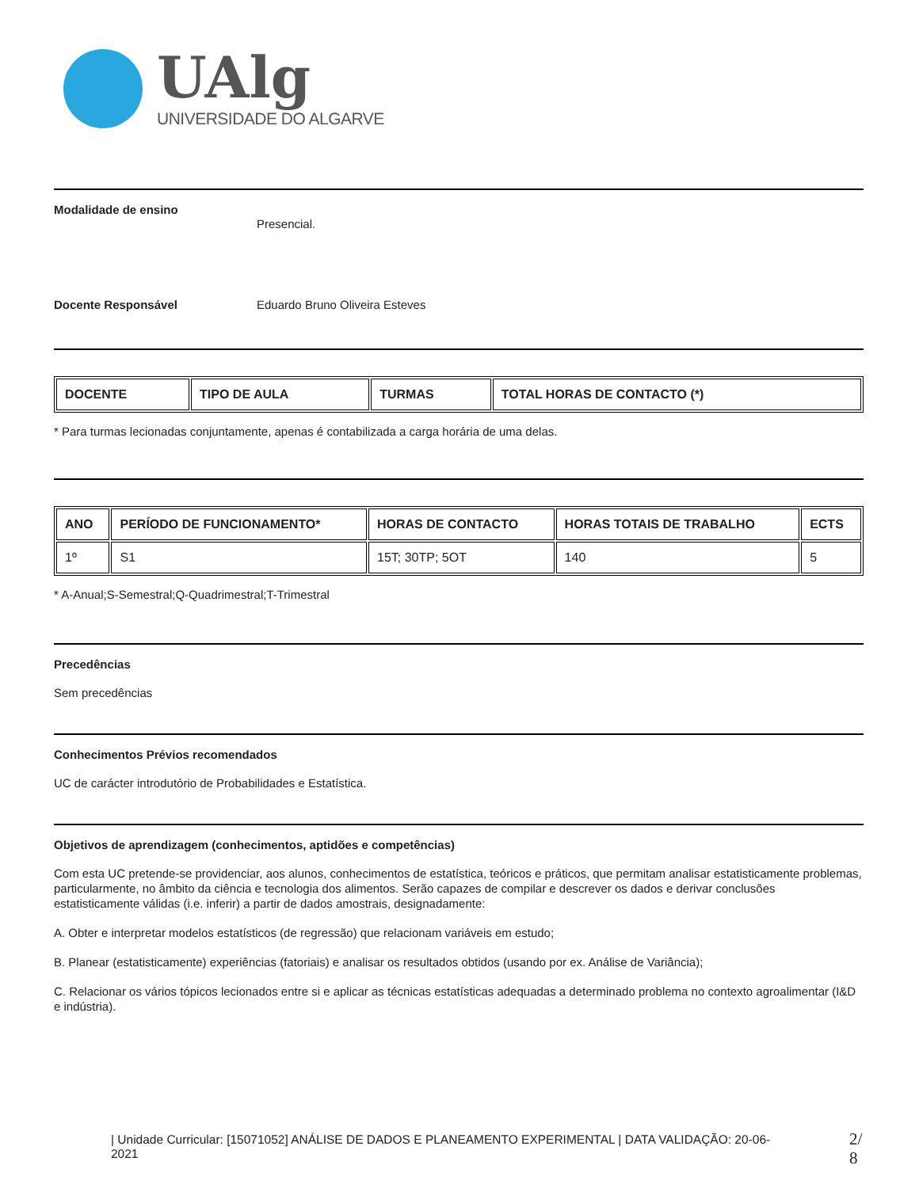UAlg
UNIVERSIDADE DO ALGARVE
Modalidade de ensino
Presencial.
Docente Responsável Eduardo Bruno Oliveira Esteves
| DOCENTE | TIPO DE AULA | TURMAS | TOTAL HORAS DE CONTACTO (*) |
| --- | --- | --- | --- |
* Para turmas lecionadas conjuntamente, apenas é contabilizada a carga horária de uma delas.
| ANO | PERÍODO DE FUNCIONAMENTO* | HORAS DE CONTACTO | HORAS TOTAIS DE TRABALHO | ECTS |
| --- | --- | --- | --- | --- |
| 1º | S1 | 15T; 30TP; 5OT | 140 | 5 |
* A-Anual;S-Semestral;Q-Quadrimestral;T-Trimestral
Precedências
Sem precedências
Conhecimentos Prévios recomendados
UC de carácter introdutório de Probabilidades e Estatística.
Objetivos de aprendizagem (conhecimentos, aptidões e competências)
Com esta UC pretende-se providenciar, aos alunos, conhecimentos de estatística, teóricos e práticos, que permitam analisar estatisticamente problemas, particularmente, no âmbito da ciência e tecnologia dos alimentos. Serão capazes de compilar e descrever os dados e derivar conclusões estatisticamente válidas (i.e. inferir) a partir de dados amostrais, designadamente:
A. Obter e interpretar modelos estatísticos (de regressão) que relacionam variáveis em estudo;
B. Planear (estatisticamente) experiências (fatoriais) e analisar os resultados obtidos (usando por ex. Análise de Variância);
C. Relacionar os vários tópicos lecionados entre si e aplicar as técnicas estatísticas adequadas a determinado problema no contexto agroalimentar (I&D e indústria).
| Unidade Curricular: [15071052] ANÁLISE DE DADOS E PLANEAMENTO EXPERIMENTAL | DATA VALIDAÇÃO: 20-06-2021
2/
8